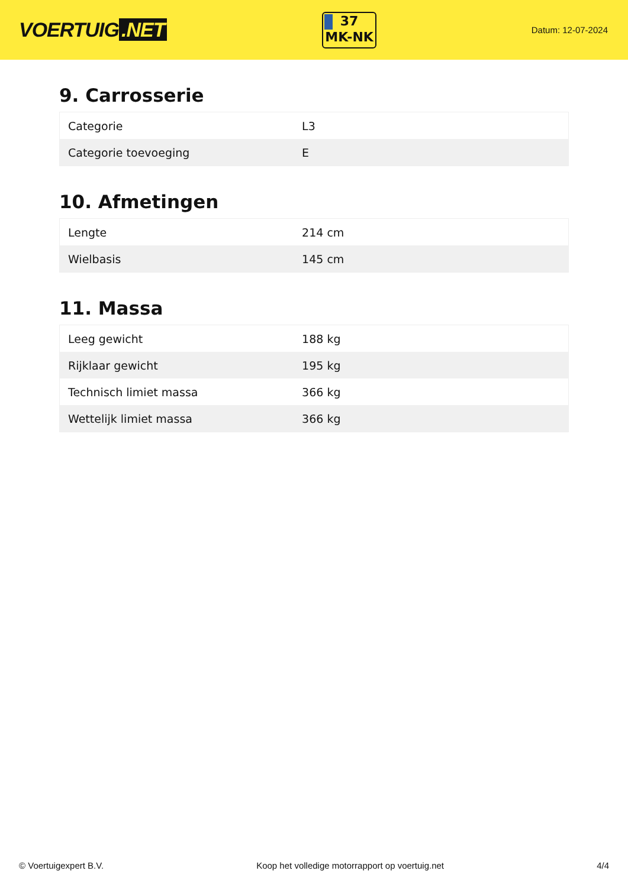VOERTUIG.NET
37
MK-NK
Datum: 12-07-2024
9. Carrosserie
| Categorie | L3 |
| Categorie toevoeging | E |
10. Afmetingen
| Lengte | 214 cm |
| Wielbasis | 145 cm |
11. Massa
| Leeg gewicht | 188 kg |
| Rijklaar gewicht | 195 kg |
| Technisch limiet massa | 366 kg |
| Wettelijk limiet massa | 366 kg |
© Voertuigexpert B.V. Koop het volledige motorrapport op voertuig.net 4/4